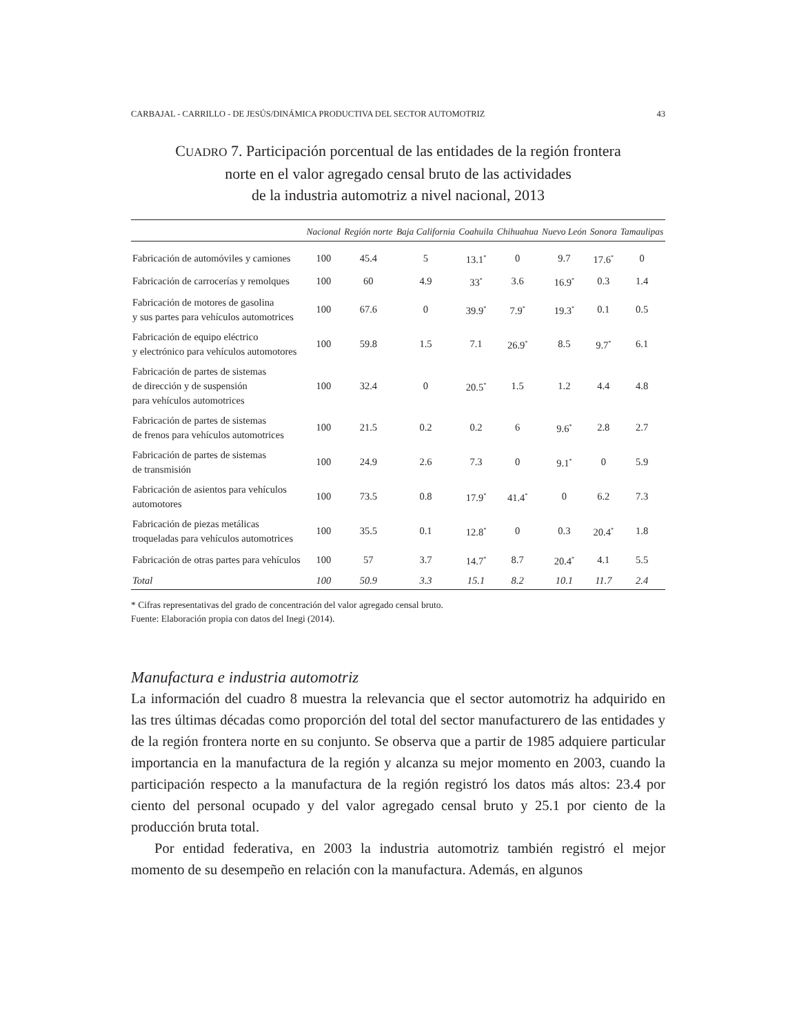CARBAJAL - CARRILLO - DE JESÚS/DINÁMICA PRODUCTIVA DEL SECTOR AUTOMOTRIZ 43
CUADRO 7. Participación porcentual de las entidades de la región frontera
norte en el valor agregado censal bruto de las actividades
de la industria automotriz a nivel nacional, 2013
| | Nacional | Región norte | Baja California | Coahuila | Chihuahua | Nuevo León | Sonora | Tamaulipas |
| --- | --- | --- | --- | --- | --- | --- | --- | --- |
| Fabricación de automóviles y camiones | 100 | 45.4 | 5 | 13.1<sup>*</sup> | 0 | 9.7 | 17.6<sup>*</sup> | 0 |
| Fabricación de carrocerías y remolques | 100 | 60 | 4.9 | 33<sup>*</sup> | 3.6 | 16.9<sup>*</sup> | 0.3 | 1.4 |
| Fabricación de motores de gasolina y sus partes para vehículos automotrices | 100 | 67.6 | 0 | 39.9<sup>*</sup> | 7.9<sup>*</sup> | 19.3<sup>*</sup> | 0.1 | 0.5 |
| Fabricación de equipo eléctrico y electrónico para vehículos automotores | 100 | 59.8 | 1.5 | 7.1 | 26.9<sup>*</sup> | 8.5 | 9.7<sup>*</sup> | 6.1 |
| Fabricación de partes de sistemas de dirección y de suspensión para vehículos automotrices | 100 | 32.4 | 0 | 20.5<sup>*</sup> | 1.5 | 1.2 | 4.4 | 4.8 |
| Fabricación de partes de sistemas de frenos para vehículos automotrices | 100 | 21.5 | 0.2 | 0.2 | 6 | 9.6<sup>*</sup> | 2.8 | 2.7 |
| Fabricación de partes de sistemas de transmisión | 100 | 24.9 | 2.6 | 7.3 | 0 | 9.1<sup>*</sup> | 0 | 5.9 |
| Fabricación de asientos para vehículos automotores | 100 | 73.5 | 0.8 | 17.9<sup>*</sup> | 41.4<sup>*</sup> | 0 | 6.2 | 7.3 |
| Fabricación de piezas metálicas troqueladas para vehículos automotrices | 100 | 35.5 | 0.1 | 12.8<sup>*</sup> | 0 | 0.3 | 20.4<sup>*</sup> | 1.8 |
| Fabricación de otras partes para vehículos | 100 | 57 | 3.7 | 14.7<sup>*</sup> | 8.7 | 20.4<sup>*</sup> | 4.1 | 5.5 |
| Total | 100 | 50.9 | 3.3 | 15.1 | 8.2 | 10.1 | 11.7 | 2.4 |
* Cifras representativas del grado de concentración del valor agregado censal bruto.
Fuente: Elaboración propia con datos del Inegi (2014).
Manufactura e industria automotriz
La información del cuadro 8 muestra la relevancia que el sector automotriz ha adquirido en las tres últimas décadas como proporción del total del sector manufacturero de las entidades y de la región frontera norte en su conjunto. Se observa que a partir de 1985 adquiere particular importancia en la manufactura de la región y alcanza su mejor momento en 2003, cuando la participación respecto a la manufactura de la región registró los datos más altos: 23.4 por ciento del personal ocupado y del valor agregado censal bruto y 25.1 por ciento de la producción bruta total.
Por entidad federativa, en 2003 la industria automotriz también registró el mejor momento de su desempeño en relación con la manufactura. Además, en algunos